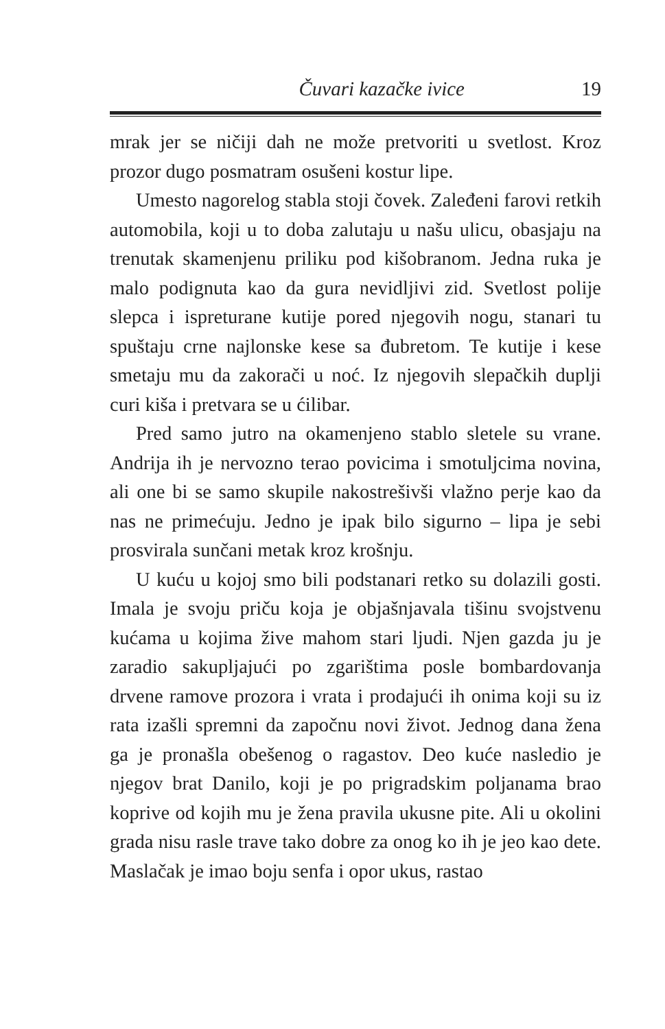Čuvari kazačke ivice 19
mrak jer se ničiji dah ne može pretvoriti u svetlost. Kroz prozor dugo posmatram osušeni kostur lipe.
Umesto nagorelog stabla stoji čovek. Zaleđeni farovi retkih automobila, koji u to doba zalutaju u našu ulicu, obasjaju na trenutak skamenjenu priliku pod kišobranom. Jedna ruka je malo podignuta kao da gura nevidljivi zid. Svetlost polije slepca i ispreturane kutije pored njegovih nogu, stanari tu spuštaju crne najlonske kese sa đubretom. Te kutije i kese smetaju mu da zakorači u noć. Iz njegovih slepačkih duplji curi kiša i pretvara se u ćilibar.
Pred samo jutro na okamenjeno stablo sletele su vrane. Andrija ih je nervozno terao povicima i smotuljcima novina, ali one bi se samo skupile nakostrešivši vlažno perje kao da nas ne primećuju. Jedno je ipak bilo sigurno – lipa je sebi prosvirala sunčani metak kroz krošnju.
U kuću u kojoj smo bili podstanari retko su dolazili gosti. Imala je svoju priču koja je objašnjavala tišinu svojstvenu kućama u kojima žive mahom stari ljudi. Njen gazda ju je zaradio sakupljajući po zgarištima posle bombardovanja drvene ramove prozora i vrata i prodajući ih onima koji su iz rata izašli spremni da započnu novi život. Jednog dana žena ga je pronašla obešenog o ragastov. Deo kuće nasledio je njegov brat Danilo, koji je po prigradskim poljanama brao koprive od kojih mu je žena pravila ukusne pite. Ali u okolini grada nisu rasle trave tako dobre za onog ko ih je jeo kao dete. Maslačak je imao boju senfa i opor ukus, rastao